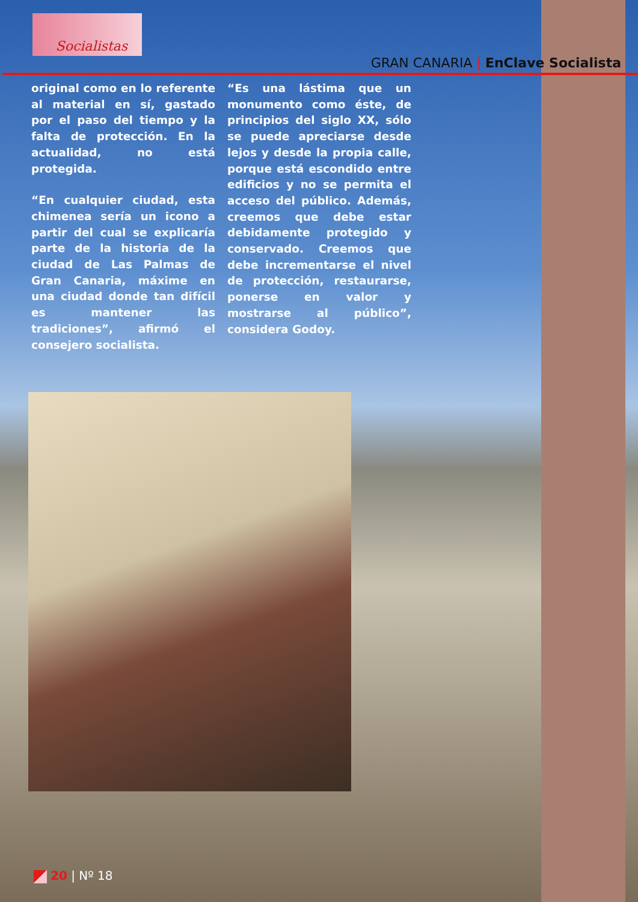Socialistas
GRAN CANARIA | EnClave Socialista
original como en lo referente al material en sí, gastado por el paso del tiempo y la falta de protección. En la actualidad, no está protegida.
“En cualquier ciudad, esta chimenea sería un icono a partir del cual se explicaría parte de la historia de la ciudad de Las Palmas de Gran Canaria, máxime en una ciudad donde tan difícil es mantener las tradiciones”, afirmó el consejero socialista.
“Es una lástima que un monumento como éste, de principios del siglo XX, sólo se puede apreciarse desde lejos y desde la propia calle, porque está escondido entre edificios y no se permita el acceso del público. Además, creemos que debe estar debidamente protegido y conservado. Creemos que debe incrementarse el nivel de protección, restaurarse, ponerse en valor y mostrarse al público”, considera Godoy.
20 | Nº 18